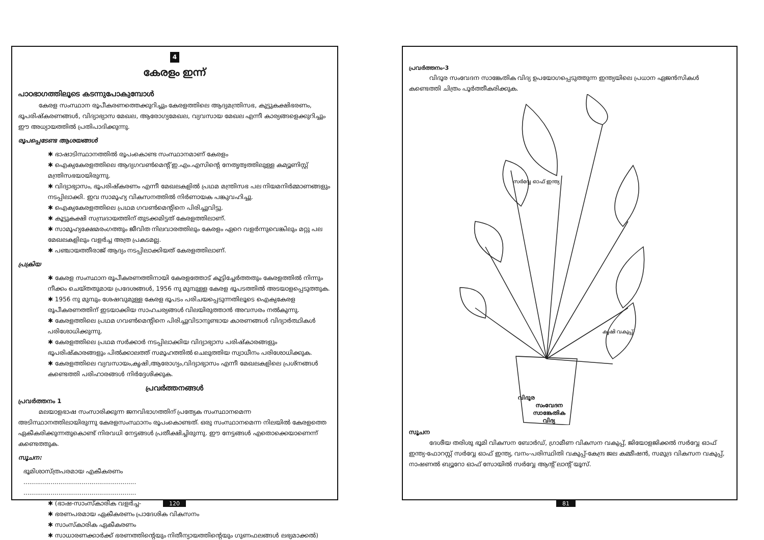4
കേരളം ഇന്ന്
പാഠഭാഗത്തിലൂടെ കടന്നുപോകുമ്പോൾ
കേരള സംസ്ഥാന രൂപീകരണത്തെക്കുറിച്ചും കേരളത്തിലെ ആദ്യമന്ത്രിസഭ, കുട്ടുകക്ഷിഭരണം, ഭൂപരിഷ്കരണങ്ങൾ, വിദ്യാഭ്യാസ മേഖല, ആരോഗ്യമേഖല, വ്യവസായ മേഖല എന്നീ കാര്യങ്ങളെക്കുറിച്ചും ഈ അധ്യായത്തിൽ പ്രതിപാദിക്കുന്നു.
രൂപപ്പെടേണ്ട ആശയങ്ങൾ
✱ ഭാഷാടിസ്ഥാനത്തിൽ രൂപംകൊണ്ട സംസ്ഥാനമാണ് കേരളം
✱ ഐക്യകേരളത്തിലെ ആദ്യഗവൺമെന്റ് ഇ.എം.എസിന്റെ നേതൃത്വത്തിലുള്ള കമ്യൂണിസ്റ്റ് മന്ത്രിസഭയായിരുന്നു.
✱ വിദ്യാഭ്യാസം, ഭൂപരിഷ്കരണം എന്നീ മേഖലകളിൽ പ്രഥമ മന്ത്രിസഭ പല നിയമനിർമ്മാണങ്ങളും നടപ്പിലാക്കി. ഇവ സാമൂഹ്യ വികസനത്തിൽ നിർണായക പങ്കുവഹിച്ചു.
✱ ഐക്യകേരളത്തിലെ പ്രഥമ ഗവൺമെന്റിനെ പിരിച്ചുവിട്ടു.
✱ കൂട്ടുകക്ഷി സമ്പ്രദായത്തിന് തുടക്കമിട്ടത് കേരളത്തിലാണ്.
✱ സാമൂഹ്യക്ഷേമരംഗത്തും ജീവിത നിലവാരത്തിലും കേരളം ഏറെ വളർന്നുവെങ്കിലും മറ്റു പല മേഖലകളിലും വളർച്ച അത്ര പ്രകടമല്ല.
✱ പഞ്ചായത്തീരാജ് ആദ്യം നടപ്പിലാക്കിയത് കേരളത്തിലാണ്.
പ്രക്രിയ
✱ കേരള സംസ്ഥാന രൂപീകരണത്തിനായി കേരളത്തോട് കൂട്ടിച്ചേർത്തതും കേരളത്തിൽ നിന്നും നീക്കം ചെയ്തതുമായ പ്രദേശങ്ങൾ, 1956 നു മുമ്പുള്ള കേരള ഭൂപടത്തിൽ അടയാളപ്പെടുത്തുക.
✱ 1956 നു മുമ്പും ശേഷവുമുള്ള കേരള ഭൂപടം പരിചയപ്പെടുന്നതിലൂടെ ഐക്യകേരള രൂപീകരണത്തിന് ഇടയാക്കിയ സാഹചര്യങ്ങൾ വിലയിരുത്താൻ അവസരം നൽകുന്നു.
✱ കേരളത്തിലെ പ്രഥമ ഗവൺമെന്റിനെ പിരിച്ചുവിടാനുണ്ടായ കാരണങ്ങൾ വിദ്യാർത്ഥികൾ പരിശോധിക്കുന്നു.
✱ കേരളത്തിലെ പ്രഥമ സർക്കാർ നടപ്പിലാക്കിയ വിദ്യാഭ്യാസ പരിഷ്കാരങ്ങളും ഭൂപരിഷ്കാരങ്ങളും പിൽക്കാലത്ത് സമൂഹത്തിൽ ചെലുത്തിയ സ്വാധീനം പരിശോധിക്കുക.
✱ കേരളത്തിലെ വ്യവസായം,കൃഷി,ആരോഗ്യം,വിദ്യാഭ്യാസം എന്നീ മേഖലകളിലെ പ്രശ്നങ്ങൾ കണ്ടെത്തി പരിഹാരങ്ങൾ നിർദ്ദേശിക്കുക.
പ്രവർത്തനങ്ങൾ
പ്രവർത്തനം 1
മലയാളഭാഷ സംസാരിക്കുന്ന ജനവിഭാഗത്തിന് പ്രത്യേക സംസ്ഥാനമെന്ന അടിസ്ഥാനത്തിലായിരുന്നു കേരളസംസ്ഥാനം രൂപംകൊണ്ടത്. ഒരു സംസ്ഥാനമെന്ന നിലയിൽ കേരളത്തെ ഏകീകരിക്കുന്നതുകൊണ്ട് നിരവധി നേട്ടങ്ങൾ പ്രതീക്ഷിച്ചിരുന്നു. ഈ നേട്ടങ്ങൾ എതൊക്കെയാണെന്ന് കണ്ടെത്തുക.
സൂചന:
ഭൂമിശാസ്ത്രപരമായ എകീകരണം
..........................................................
..........................................................
✱ (ഭാഷ-സാംസ്കാരിക വളർച്ച-
✱ ഭരണപരമായ ഏകീകരണം പ്രാദേശിക വികസനം
✱ സാംസ്കാരിക ഏകീകരണം
✱ സാധാരണക്കാർക്ക് ഭരണത്തിന്റെയും നിതീന്യായത്തിന്റെയും ഗുണഫലങ്ങൾ ലഭ്യമാക്കൽ)
120
പ്രവർത്തനം-3
വിദൂര സംവേദന സാങ്കേതിക വിദ്യ ഉപയോഗപ്പെടുത്തുന്ന ഇന്ത്യയിലെ പ്രധാന ഏജൻസികൾ കണ്ടെത്തി ചിത്രം പൂർത്തീകരിക്കുക.
വിദൂര
സംവേദന
സാങ്കേതിക
വിദ്യ
സർവ്വേ ഓഫ് ഇന്ത്യ
കൃഷി വകുപ്പ്
സൂചന
ദേശീയ തരിശു ഭൂമി വികസന ബോർഡ്, ഗ്രാമീണ വികസന വകുപ്പ്, ജിയോളജിക്കൽ സർവ്വേ ഓഫ് ഇന്ത്യ-ഫോറസ്റ്റ് സർവ്വേ ഓഫ് ഇന്ത്യ, വനം-പരിസ്ഥിതി വകുപ്പ്-കേന്ദ്ര ജല കമ്മീഷൻ, സമുദ്ര വികസന വകുപ്പ്, നാഷണൽ ബ്യൂറോ ഓഫ് സോയിൽ സർവ്വേ ആന്റ് ലാന്റ് യൂസ്.
81